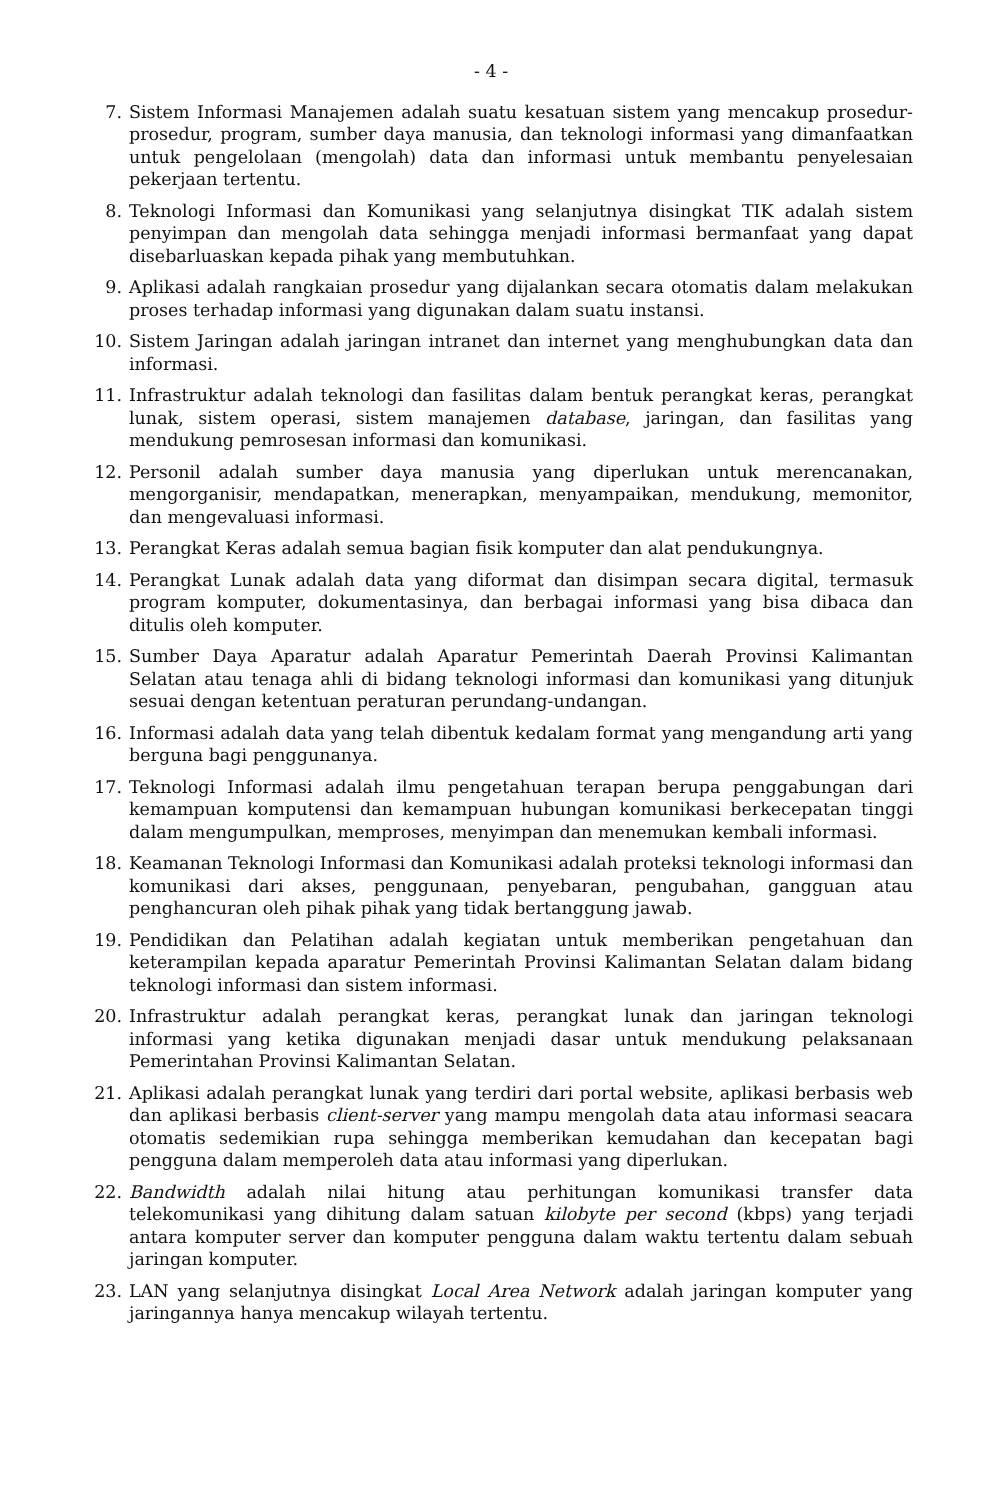- 4 -
7. Sistem Informasi Manajemen adalah suatu kesatuan sistem yang mencakup prosedur-prosedur, program, sumber daya manusia, dan teknologi informasi yang dimanfaatkan untuk pengelolaan (mengolah) data dan informasi untuk membantu penyelesaian pekerjaan tertentu.
8. Teknologi Informasi dan Komunikasi yang selanjutnya disingkat TIK adalah sistem penyimpan dan mengolah data sehingga menjadi informasi bermanfaat yang dapat disebarluaskan kepada pihak yang membutuhkan.
9. Aplikasi adalah rangkaian prosedur yang dijalankan secara otomatis dalam melakukan proses terhadap informasi yang digunakan dalam suatu instansi.
10. Sistem Jaringan adalah jaringan intranet dan internet yang menghubungkan data dan informasi.
11. Infrastruktur adalah teknologi dan fasilitas dalam bentuk perangkat keras, perangkat lunak, sistem operasi, sistem manajemen database, jaringan, dan fasilitas yang mendukung pemrosesan informasi dan komunikasi.
12. Personil adalah sumber daya manusia yang diperlukan untuk merencanakan, mengorganisir, mendapatkan, menerapkan, menyampaikan, mendukung, memonitor, dan mengevaluasi informasi.
13. Perangkat Keras adalah semua bagian fisik komputer dan alat pendukungnya.
14. Perangkat Lunak adalah data yang diformat dan disimpan secara digital, termasuk program komputer, dokumentasinya, dan berbagai informasi yang bisa dibaca dan ditulis oleh komputer.
15. Sumber Daya Aparatur adalah Aparatur Pemerintah Daerah Provinsi Kalimantan Selatan atau tenaga ahli di bidang teknologi informasi dan komunikasi yang ditunjuk sesuai dengan ketentuan peraturan perundang-undangan.
16. Informasi adalah data yang telah dibentuk kedalam format yang mengandung arti yang berguna bagi penggunanya.
17. Teknologi Informasi adalah ilmu pengetahuan terapan berupa penggabungan dari kemampuan komputensi dan kemampuan hubungan komunikasi berkecepatan tinggi dalam mengumpulkan, memproses, menyimpan dan menemukan kembali informasi.
18. Keamanan Teknologi Informasi dan Komunikasi adalah proteksi teknologi informasi dan komunikasi dari akses, penggunaan, penyebaran, pengubahan, gangguan atau penghancuran oleh pihak pihak yang tidak bertanggung jawab.
19. Pendidikan dan Pelatihan adalah kegiatan untuk memberikan pengetahuan dan keterampilan kepada aparatur Pemerintah Provinsi Kalimantan Selatan dalam bidang teknologi informasi dan sistem informasi.
20. Infrastruktur adalah perangkat keras, perangkat lunak dan jaringan teknologi informasi yang ketika digunakan menjadi dasar untuk mendukung pelaksanaan Pemerintahan Provinsi Kalimantan Selatan.
21. Aplikasi adalah perangkat lunak yang terdiri dari portal website, aplikasi berbasis web dan aplikasi berbasis client-server yang mampu mengolah data atau informasi seacara otomatis sedemikian rupa sehingga memberikan kemudahan dan kecepatan bagi pengguna dalam memperoleh data atau informasi yang diperlukan.
22. Bandwidth adalah nilai hitung atau perhitungan komunikasi transfer data telekomunikasi yang dihitung dalam satuan kilobyte per second (kbps) yang terjadi antara komputer server dan komputer pengguna dalam waktu tertentu dalam sebuah jaringan komputer.
23. LAN yang selanjutnya disingkat Local Area Network adalah jaringan komputer yang jaringannya hanya mencakup wilayah tertentu.